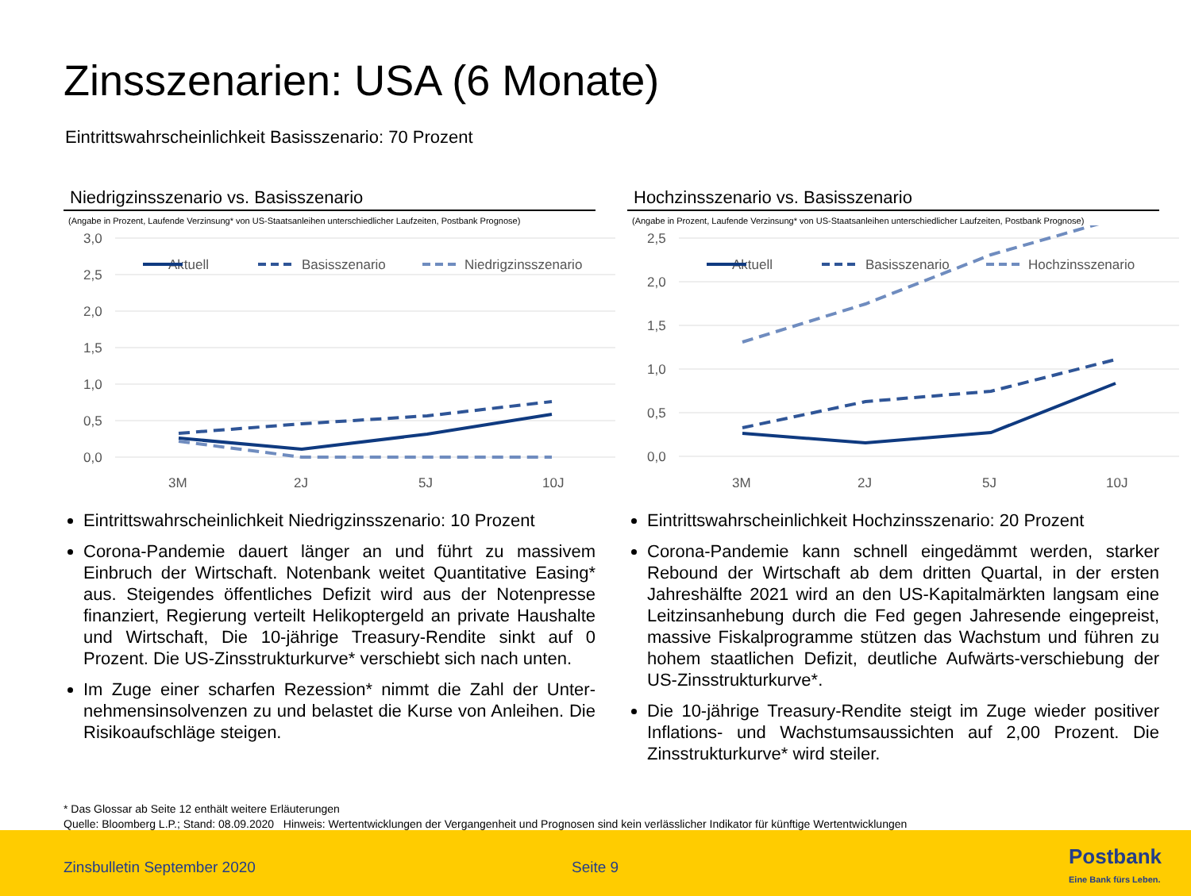Zinsszenarien: USA (6 Monate)
Eintrittswahrscheinlichkeit Basisszenario: 70 Prozent
Niedrigzinsszenario vs. Basisszenario
(Angabe in Prozent, Laufende Verzinsung* von US-Staatsanleihen unterschiedlicher Laufzeiten, Postbank Prognose)
3,0
2,5
2,0
1,5
1,0
0,5
0,0
Aktuell
Basisszenario
Niedrigzinsszenario
3M
2J
5J
10J
Eintrittswahrscheinlichkeit Niedrigzinsszenario: 10 Prozent
Corona-Pandemie dauert länger an und führt zu massivem Einbruch der Wirtschaft. Notenbank weitet Quantitative Easing* aus. Steigendes öffentliches Defizit wird aus der Notenpresse finanziert, Regierung verteilt Helikoptergeld an private Haushalte und Wirtschaft, Die 10-jährige Treasury-Rendite sinkt auf 0 Prozent. Die US-Zinsstrukturkurve* verschiebt sich nach unten.
Im Zuge einer scharfen Rezession* nimmt die Zahl der Unter-nehmensinsolvenzen zu und belastet die Kurse von Anleihen. Die Risikoaufschläge steigen.
Hochzinsszenario vs. Basisszenario
(Angabe in Prozent, Laufende Verzinsung* von US-Staatsanleihen unterschiedlicher Laufzeiten, Postbank Prognose)
2,5
2,0
1,5
1,0
0,5
0,0
Aktuell
Basisszenario
Hochzinsszenario
3M
2J
5J
10J
Eintrittswahrscheinlichkeit Hochzinsszenario: 20 Prozent
Corona-Pandemie kann schnell eingedämmt werden, starker Rebound der Wirtschaft ab dem dritten Quartal, in der ersten Jahreshälfte 2021 wird an den US-Kapitalmärkten langsam eine Leitzinsanhebung durch die Fed gegen Jahresende eingepreist, massive Fiskalprogramme stützen das Wachstum und führen zu hohem staatlichen Defizit, deutliche Aufwärts-verschiebung der US-Zinsstrukturkurve*.
Die 10-jährige Treasury-Rendite steigt im Zuge wieder positiver Inflations- und Wachstumsaussichten auf 2,00 Prozent. Die Zinsstrukturkurve* wird steiler.
* Das Glossar ab Seite 12 enthält weitere Erläuterungen
Quelle: Bloomberg L.P.; Stand: 08.09.2020 Hinweis: Wertentwicklungen der Vergangenheit und Prognosen sind kein verlässlicher Indikator für künftige Wertentwicklungen
Zinsbulletin September 2020 Seite 9 Postbank
Eine Bank fürs Leben.